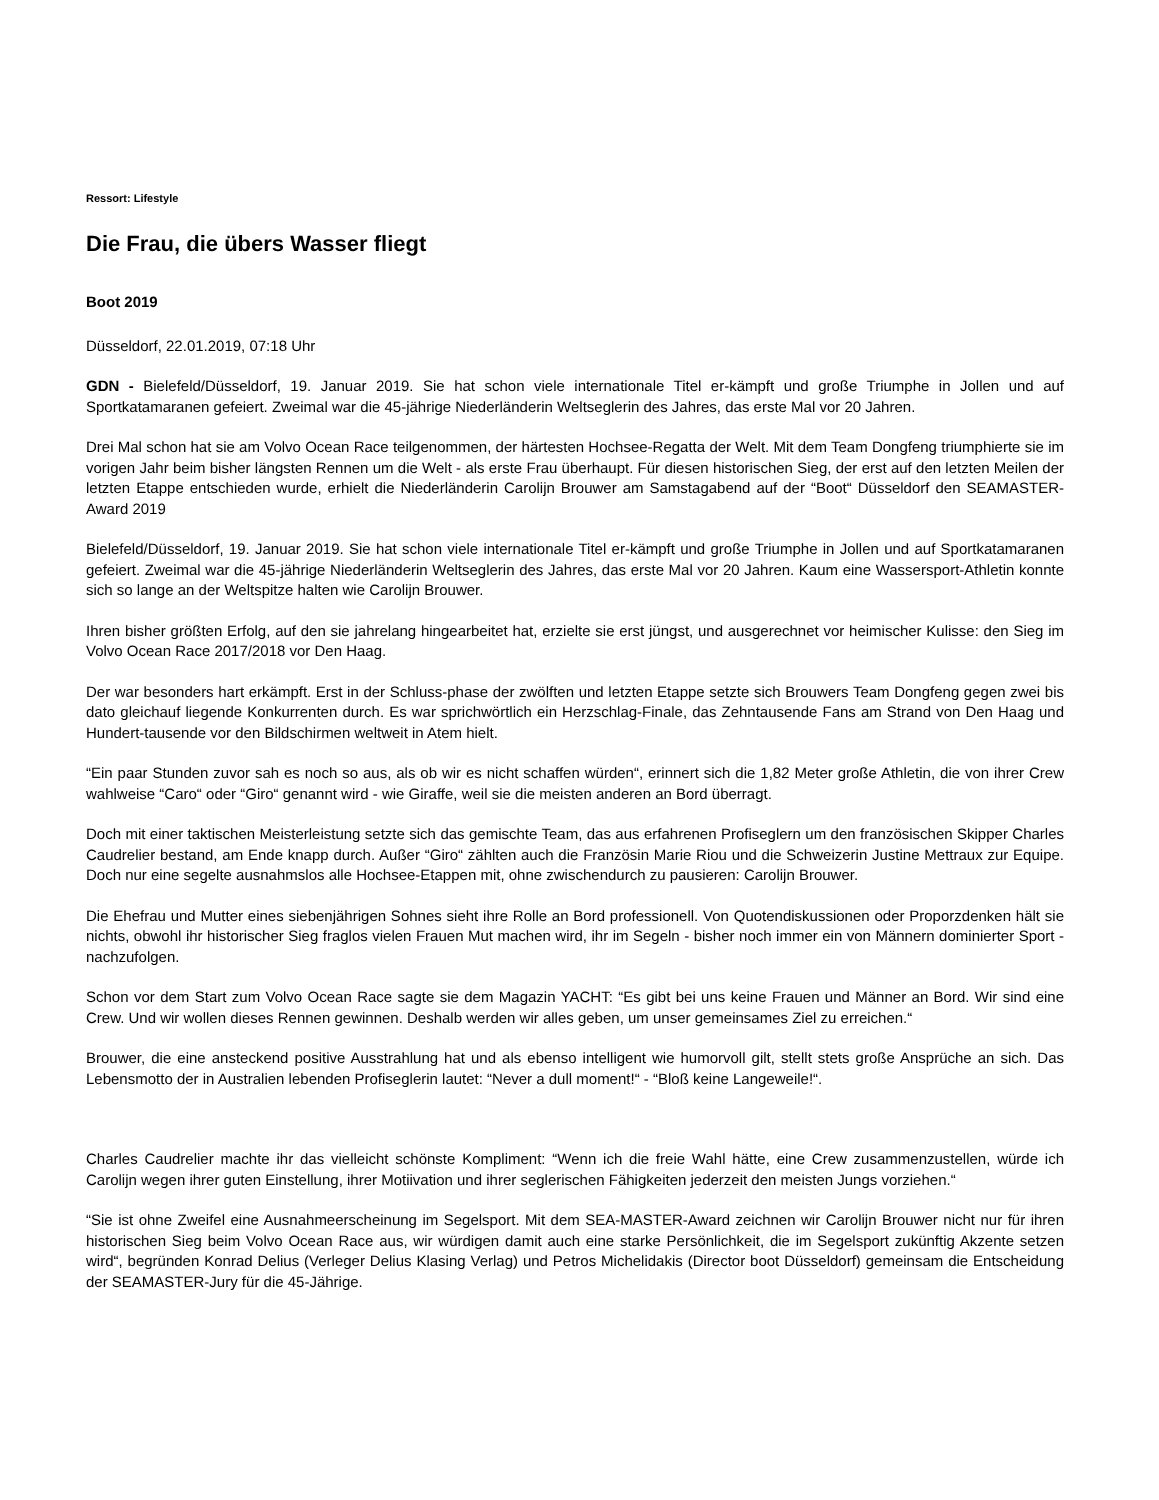Ressort: Lifestyle
Die Frau, die übers Wasser fliegt
Boot 2019
Düsseldorf, 22.01.2019, 07:18 Uhr
GDN - Bielefeld/Düsseldorf, 19. Januar 2019. Sie hat schon viele internationale Titel er-kämpft und große Triumphe in Jollen und auf Sportkatamaranen gefeiert. Zweimal war die 45-jährige Niederländerin Weltseglerin des Jahres, das erste Mal vor 20 Jahren.
Drei Mal schon hat sie am Volvo Ocean Race teilgenommen, der härtesten Hochsee-Regatta der Welt. Mit dem Team Dongfeng triumphierte sie im vorigen Jahr beim bisher längsten Rennen um die Welt - als erste Frau überhaupt. Für diesen historischen Sieg, der erst auf den letzten Meilen der letzten Etappe entschieden wurde, erhielt die Niederländerin Carolijn Brouwer am Samstagabend auf der “Boot“ Düsseldorf den SEAMASTER-Award 2019
Bielefeld/Düsseldorf, 19. Januar 2019. Sie hat schon viele internationale Titel er-kämpft und große Triumphe in Jollen und auf Sportkatamaranen gefeiert. Zweimal war die 45-jährige Niederländerin Weltseglerin des Jahres, das erste Mal vor 20 Jahren. Kaum eine Wassersport-Athletin konnte sich so lange an der Weltspitze halten wie Carolijn Brouwer.
Ihren bisher größten Erfolg, auf den sie jahrelang hingearbeitet hat, erzielte sie erst jüngst, und ausgerechnet vor heimischer Kulisse: den Sieg im Volvo Ocean Race 2017/2018 vor Den Haag.
Der war besonders hart erkämpft. Erst in der Schluss-phase der zwölften und letzten Etappe setzte sich Brouwers Team Dongfeng gegen zwei bis dato gleichauf liegende Konkurrenten durch. Es war sprichwörtlich ein Herzschlag-Finale, das Zehntausende Fans am Strand von Den Haag und Hundert-tausende vor den Bildschirmen weltweit in Atem hielt.
“Ein paar Stunden zuvor sah es noch so aus, als ob wir es nicht schaffen würden“, erinnert sich die 1,82 Meter große Athletin, die von ihrer Crew wahlweise “Caro“ oder “Giro“ genannt wird - wie Giraffe, weil sie die meisten anderen an Bord überragt.
Doch mit einer taktischen Meisterleistung setzte sich das gemischte Team, das aus erfahrenen Profiseglern um den französischen Skipper Charles Caudrelier bestand, am Ende knapp durch. Außer “Giro“ zählten auch die Französin Marie Riou und die Schweizerin Justine Mettraux zur Equipe. Doch nur eine segelte ausnahmslos alle Hochsee-Etappen mit, ohne zwischendurch zu pausieren: Carolijn Brouwer.
Die Ehefrau und Mutter eines siebenjährigen Sohnes sieht ihre Rolle an Bord professionell. Von Quotendiskussionen oder Proporzdenken hält sie nichts, obwohl ihr historischer Sieg fraglos vielen Frauen Mut machen wird, ihr im Segeln - bisher noch immer ein von Männern dominierter Sport - nachzufolgen.
Schon vor dem Start zum Volvo Ocean Race sagte sie dem Magazin YACHT: “Es gibt bei uns keine Frauen und Männer an Bord. Wir sind eine Crew. Und wir wollen dieses Rennen gewinnen. Deshalb werden wir alles geben, um unser gemeinsames Ziel zu erreichen.“
Brouwer, die eine ansteckend positive Ausstrahlung hat und als ebenso intelligent wie humorvoll gilt, stellt stets große Ansprüche an sich. Das Lebensmotto der in Australien lebenden Profiseglerin lautet: “Never a dull moment!“ - “Bloß keine Langeweile!“.
Charles Caudrelier machte ihr das vielleicht schönste Kompliment: “Wenn ich die freie Wahl hätte, eine Crew zusammenzustellen, würde ich Carolijn wegen ihrer guten Einstellung, ihrer Motiivation und ihrer seglerischen Fähigkeiten jederzeit den meisten Jungs vorziehen.“
“Sie ist ohne Zweifel eine Ausnahmeerscheinung im Segelsport. Mit dem SEA-MASTER-Award zeichnen wir Carolijn Brouwer nicht nur für ihren historischen Sieg beim Volvo Ocean Race aus, wir würdigen damit auch eine starke Persönlichkeit, die im Segelsport zukünftig Akzente setzen wird“, begründen Konrad Delius (Verleger Delius Klasing Verlag) und Petros Michelidakis (Director boot Düsseldorf) gemeinsam die Entscheidung der SEAMASTER-Jury für die 45-Jährige.